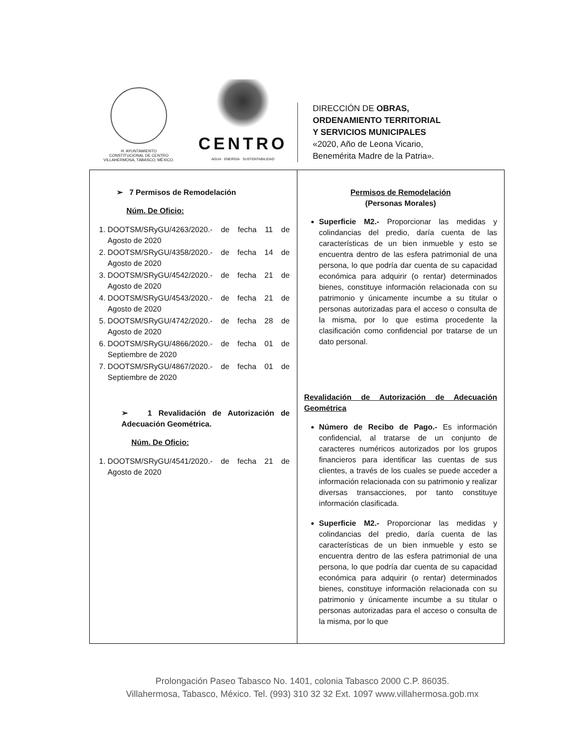H. AYUNTAMIENTO
CONSTITUCIONAL DE CENTRO
VILLAHERMOSA, TABASCO, MÉXICO.
CENTRO
AGUA · ENERGÍA · SUSTENTABILIDAD
DIRECCIÓN DE OBRAS,
ORDENAMIENTO TERRITORIAL
Y SERVICIOS MUNICIPALES
«2020, Año de Leona Vicario,
Benemérita Madre de la Patria».
| ➢ 7 Permisos de Remodelación Núm. De Oficio: 1. DOOTSM/SRyGU/4263/2020.- de fecha 11 de Agosto de 2020 2. DOOTSM/SRyGU/4358/2020.- de fecha 14 de Agosto de 2020 3. DOOTSM/SRyGU/4542/2020.- de fecha 21 de Agosto de 2020 4. DOOTSM/SRyGU/4543/2020.- de fecha 21 de Agosto de 2020 5. DOOTSM/SRyGU/4742/2020.- de fecha 28 de Agosto de 2020 6. DOOTSM/SRyGU/4866/2020.- de fecha 01 de Septiembre de 2020 7. DOOTSM/SRyGU/4867/2020.- de fecha 01 de Septiembre de 2020 ➢ 1 Revalidación de Autorización de Adecuación Geométrica. Núm. De Oficio: 1. DOOTSM/SRyGU/4541/2020.- de fecha 21 de Agosto de 2020 | Permisos de Remodelación (Personas Morales) Superficie M2.- Proporcionar las medidas y colindancias del predio, daría cuenta de las características de un bien inmueble y esto se encuentra dentro de las esfera patrimonial de una persona, lo que podría dar cuenta de su capacidad económica para adquirir (o rentar) determinados bienes, constituye información relacionada con su patrimonio y únicamente incumbe a su titular o personas autorizadas para el acceso o consulta de la misma, por lo que estima procedente la clasificación como confidencial por tratarse de un dato personal. Revalidación de Autorización de Adecuación Geométrica Número de Recibo de Pago.- Es información confidencial, al tratarse de un conjunto de caracteres numéricos autorizados por los grupos financieros para identificar las cuentas de sus clientes, a través de los cuales se puede acceder a información relacionada con su patrimonio y realizar diversas transacciones, por tanto constituye información clasificada. Superficie M2.- Proporcionar las medidas y colindancias del predio, daría cuenta de las características de un bien inmueble y esto se encuentra dentro de las esfera patrimonial de una persona, lo que podría dar cuenta de su capacidad económica para adquirir (o rentar) determinados bienes, constituye información relacionada con su patrimonio y únicamente incumbe a su titular o personas autorizadas para el acceso o consulta de la misma, por lo que |
Prolongación Paseo Tabasco No. 1401, colonia Tabasco 2000 C.P. 86035.
Villahermosa, Tabasco, México. Tel. (993) 310 32 32 Ext. 1097 www.villahermosa.gob.mx